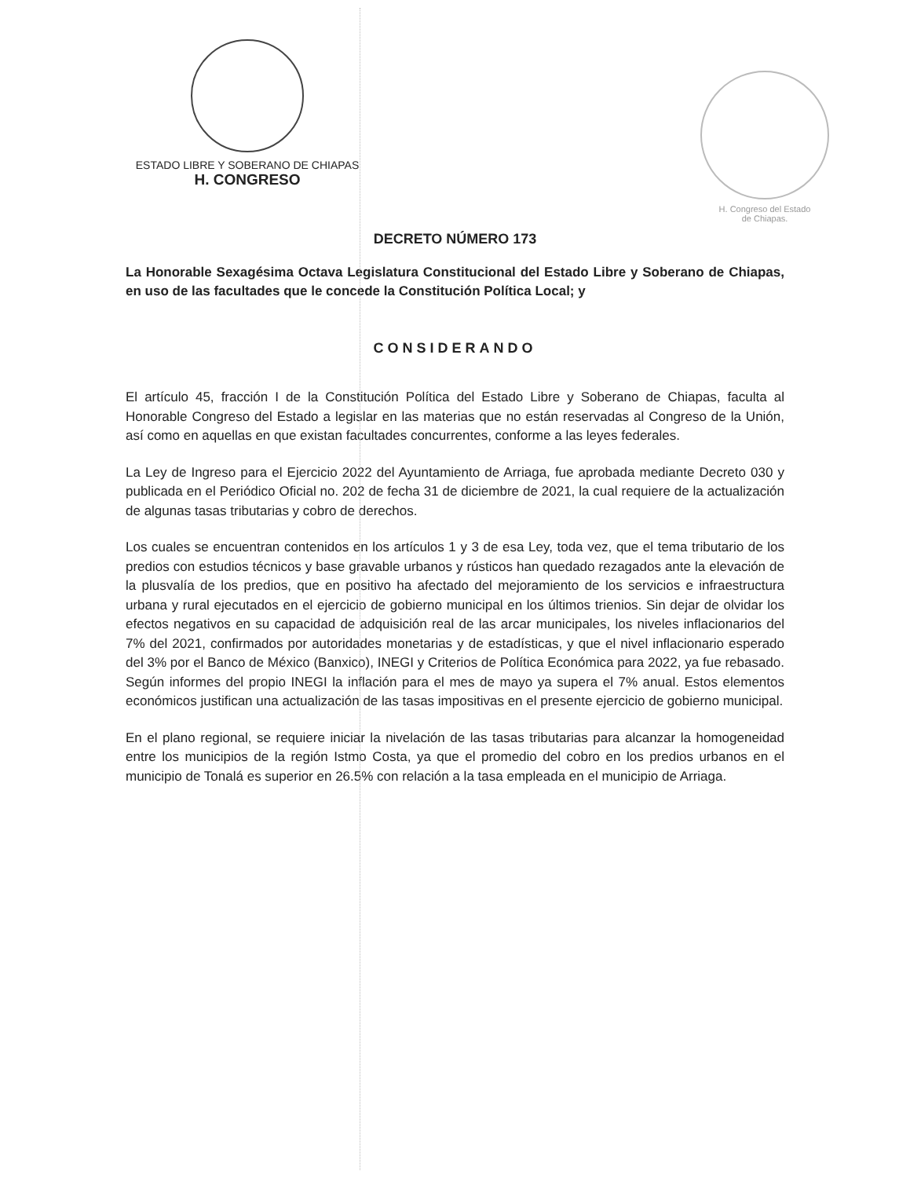ESTADO LIBRE Y SOBERANO DE CHIAPAS
H. CONGRESO
H. Congreso del Estado
de Chiapas.
DECRETO NÚMERO 173
La Honorable Sexagésima Octava Legislatura Constitucional del Estado Libre y Soberano de Chiapas, en uso de las facultades que le concede la Constitución Política Local; y
CONSIDERANDO
El artículo 45, fracción I de la Constitución Política del Estado Libre y Soberano de Chiapas, faculta al Honorable Congreso del Estado a legislar en las materias que no están reservadas al Congreso de la Unión, así como en aquellas en que existan facultades concurrentes, conforme a las leyes federales.
La Ley de Ingreso para el Ejercicio 2022 del Ayuntamiento de Arriaga, fue aprobada mediante Decreto 030 y publicada en el Periódico Oficial no. 202 de fecha 31 de diciembre de 2021, la cual requiere de la actualización de algunas tasas tributarias y cobro de derechos.
Los cuales se encuentran contenidos en los artículos 1 y 3 de esa Ley, toda vez, que el tema tributario de los predios con estudios técnicos y base gravable urbanos y rústicos han quedado rezagados ante la elevación de la plusvalía de los predios, que en positivo ha afectado del mejoramiento de los servicios e infraestructura urbana y rural ejecutados en el ejercicio de gobierno municipal en los últimos trienios. Sin dejar de olvidar los efectos negativos en su capacidad de adquisición real de las arcar municipales, los niveles inflacionarios del 7% del 2021, confirmados por autoridades monetarias y de estadísticas, y que el nivel inflacionario esperado del 3% por el Banco de México (Banxico), INEGI y Criterios de Política Económica para 2022, ya fue rebasado. Según informes del propio INEGI la inflación para el mes de mayo ya supera el 7% anual. Estos elementos económicos justifican una actualización de las tasas impositivas en el presente ejercicio de gobierno municipal.
En el plano regional, se requiere iniciar la nivelación de las tasas tributarias para alcanzar la homogeneidad entre los municipios de la región Istmo Costa, ya que el promedio del cobro en los predios urbanos en el municipio de Tonalá es superior en 26.5% con relación a la tasa empleada en el municipio de Arriaga.